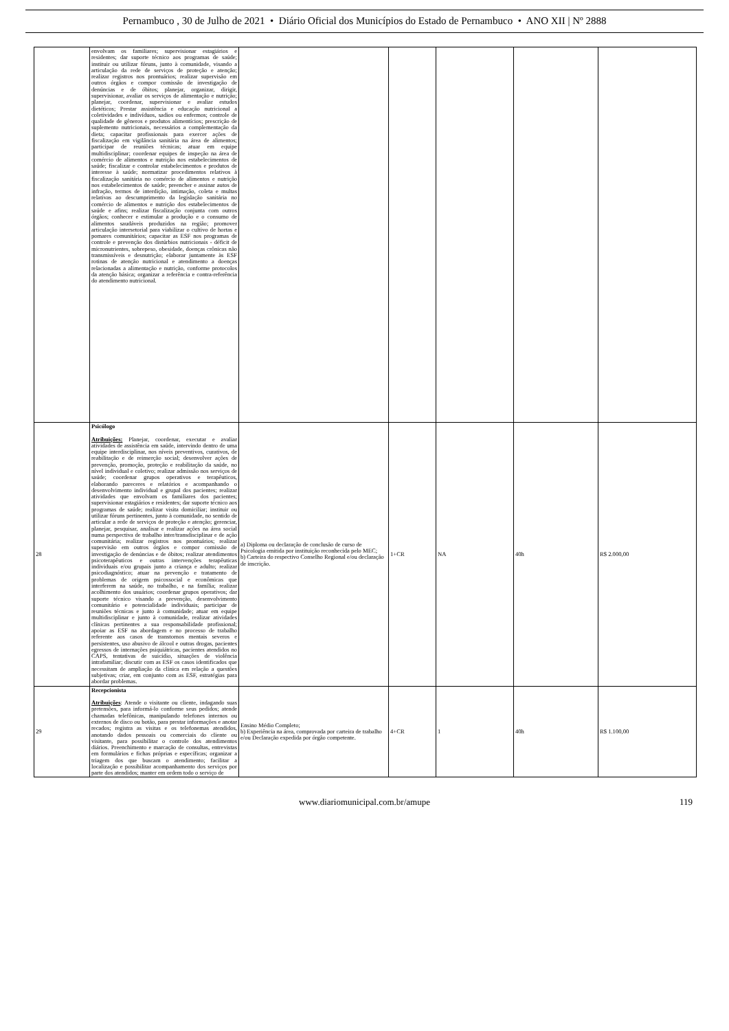Pernambuco , 30 de Julho de 2021 • Diário Oficial dos Municípios do Estado de Pernambuco • ANO XII | Nº 2888
| | envolvam os familiares; supervisionar estagiários e residentes; dar suporte técnico aos programas de saúde; instituir ou utilizar fóruns, junto à comunidade, visando a articulação da rede de serviços de proteção e atenção; realizar registros nos prontuários; realizar supervisão em outros órgãos e compor comissão de investigação de denúncias e de óbitos; planejar, organizar, dirigir, supervisionar, avaliar os serviços de alimentação e nutrição; planejar, coordenar, supervisionar e avaliar estudos dietéticos; Prestar assistência e educação nutricional a coletividades e indivíduos, sadios ou enfermos; controle de qualidade de gêneros e produtos alimentícios; prescrição de suplemento nutricionais, necessários a complementação da dieta; capacitar profissionais para exercer ações de fiscalização em vigilância sanitária na área de alimentos; participar de reuniões técnicas; atuar em equipe multidisciplinar; coordenar equipes de inspeção na área de comércio de alimentos e nutrição nos estabelecimentos de saúde; fiscalizar e controlar estabelecimentos e produtos de interesse à saúde; normatizar procedimentos relativos à fiscalização sanitária no comércio de alimentos e nutrição nos estabelecimentos de saúde; preencher e assinar autos de infração, termos de interdição, intimação, coleta e multas relativas ao descumprimento da legislação sanitária no comércio de alimentos e nutrição dos estabelecimentos de saúde e afins; realizar fiscalização conjunta com outros órgãos; conhecer e estimular a produção e o consumo de alimentos saudáveis produzidos na região; promover articulação intersetorial para viabilizar o cultivo de hortas e pomares comunitários; capacitar as ESF nos programas de controle e prevenção dos distúrbios nutricionais - déficit de micronutrientes, sobrepeso, obesidade, doenças crônicas não transmissíveis e desnutrição; elaborar juntamente às ESF rotinas de atenção nutricional e atendimento a doenças relacionadas a alimentação e nutrição, conforme protocolos da atenção básica; organizar a referência e contra-referência do atendimento nutricional. | | | | | |
| 28 | Psicólogo Atribuições: Planejar, coordenar, executar e avaliar atividades de assistência em saúde, intervindo dentro de uma equipe interdisciplinar, nos níveis preventivos, curativos, de reabilitação e de reinserção social; desenvolver ações de prevenção, promoção, proteção e reabilitação da saúde, no nível individual e coletivo; realizar admissão nos serviços de saúde; coordenar grupos operativos e terapêuticos, elaborando pareceres e relatórios e acompanhando o desenvolvimento individual e grupal dos pacientes; realizar atividades que envolvam os familiares dos pacientes; supervisionar estagiários e residentes; dar suporte técnico aos programas de saúde; realizar visita domiciliar; instituir ou utilizar fóruns pertinentes, junto à comunidade, no sentido de articular a rede de serviços de proteção e atenção; gerenciar, planejar, pesquisar, analisar e realizar ações na área social numa perspectiva de trabalho inter/transdisciplinar e de ação comunitária; realizar registros nos prontuários; realizar supervisão em outros órgãos e compor comissão de investigação de denúncias e de óbitos; realizar atendimentos psicoterapêuticos e outras intervenções terapêuticas individuais e/ou grupais junto a criança e adulto; realizar psicodiagnóstico; atuar na prevenção e tratamento de problemas de origem psicossocial e econômicas que interferem na saúde, no trabalho, e na família; realizar acolhimento dos usuários; coordenar grupos operativos; dar suporte técnico visando a prevenção, desenvolvimento comunitário e potencialidade individuais; participar de reuniões técnicas e junto à comunidade; atuar em equipe multidisciplinar e junto à comunidade, realizar atividades clínicas pertinentes a sua responsabilidade profissional; apoiar as ESF na abordagem e no processo de trabalho referente aos casos de transtornos mentais severos e persistentes, uso abusivo de álcool e outras drogas, pacientes egressos de internações psiquiátricas, pacientes atendidos no CAPS, tentativas de suicídio, situações de violência intrafamiliar; discutir com as ESF os casos identificados que necessitam de ampliação da clínica em relação a questões subjetivas; criar, em conjunto com as ESF, estratégias para abordar problemas. | a) Diploma ou declaração de conclusão de curso de Psicologia emitida por instituição reconhecida pelo MEC; b) Carteira do respectivo Conselho Regional e/ou declaração de inscrição. | 1+CR | NA | 40h | R$ 2.000,00 |
| 29 | Recepcionista Atribuições : Atende o visitante ou cliente, indagando suas pretensões, para informá-lo conforme seus pedidos; atende chamadas telefônicas, manipulando telefones internos ou externos de disco ou botão, para prestar informações e anotar recados; registra as visitas e os telefonemas atendidos, anotando dados pessoais ou comerciais do cliente ou visitante, para possibilitar o controle dos atendimentos diários. Preenchimento e marcação de consultas, entrevistas em formulários e fichas próprias e específicas; organizar a triagem dos que buscam o atendimento; facilitar a localização e possibilitar acompanhamento dos serviços por parte dos atendidos; manter em ordem todo o serviço de | Ensino Médio Completo; b) Experiência na área, comprovada por carteira de trabalho e/ou Declaração expedida por órgão competente. | 4+CR | 1 | 40h | R$ 1.100,00 |
www.diariomunicipal.com.br/amupe 119